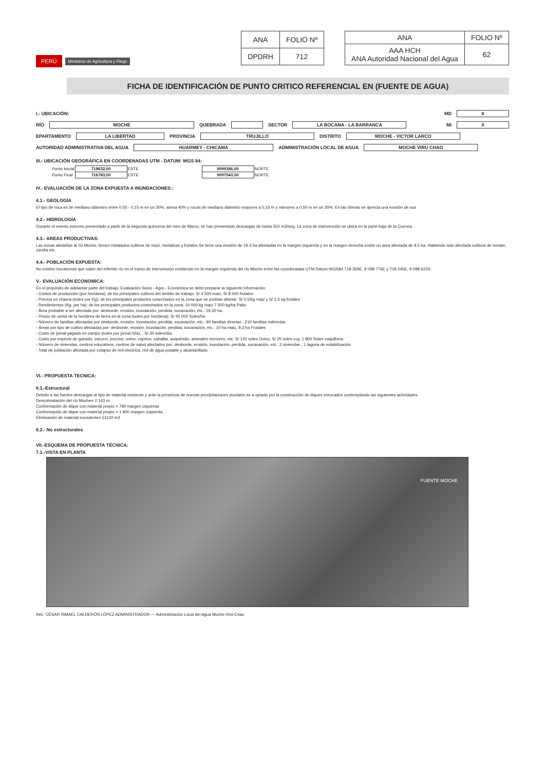| ANA | FOLIO Nº |
| DPDRH | 712 |
| ANA | FOLIO Nº |
| AAA HCH ANA Autoridad Nacional del Agua | 62 |
PERÚ Ministerio de Agricultura y Riego
FICHA DE IDENTIFICACIÓN DE PUNTO CRITICO REFERENCIAL EN (FUENTE DE AGUA)
I.- UBICACIÓN: MD X
RÍO MOCHE QUEBRADA SECTOR LA BOCANA - LA BARRANCA MI X
EPARTAMENTO LA LIBERTAD PROVINCIA TRUJILLO DISTRITO MOCHE - VICTOR LARCO
AUTORIDAD ADMINISTRATIVA DEL AGUA HUARMEY - CHICAMA ADMINISTRACIÓN LOCAL DE AGUA MOCHE VIRU CHAO
III.- UBICACIÓN GEOGRÁFICA EN COORDENADAS UTM - DATUM: WGS 84:
| Punto Inicial | 718632,00 | ESTE | | 9099186,00 | NORTE |
| Punto Final | 716783,00 | ESTE | | 9097543,00 | NORTE |
IV.- EVALUACIÓN DE LA ZONA EXPUESTA A INUNDACIONES::
4.1.- GEOLOGÍA
El tipo de roca es de mediano diámetro entre 0,05 - 0,15 m en un 30%, arena 40% y rocas de mediano diámetro mayores a 0,15 m y menores a 0,50 m en un 30%. En las riberas se aprecia una erosión de sus
4.2.- HIDROLOGÍA
Durante el evento extremo presentado a partir de la segunda quincena del mes de Marzo, se han presentado descargas de hasta 550 m3/seg. La zona de intervención se ubica en la parte baja de la Cuenca.
4.3.- AREAS PRODUCTIVAS:
Las zonas aledañas al río Moche, tienen instalados cultivos de maíz, hortalizas y frutales.Se tiene una erosión de 19.3 ha afectadas en la margen izquierda y en la margen derecha existe un area afectada de 9,5 ha. Habiendo sido afectada cultivos de tomate, zandia etc.
4.4.- POBLACIÓN EXPUESTA:
No existen bocatomas que salen del referido río en el tramo de intervención existiendo en la margen izquierda del río Moche entre las coordenadas UTM Datum WGS84 718 359E, 9 098 776E y 718 240E, 9 098 623S
V.- EVALUACIÓN ECONOMICA:
En el propósito de adelantar parte del trabajo; Evaluación Socio - Agro - Económica se debe preparar la siguiente información:
- Costos de producción (por hectárea); de los principales cultivos del ámbito de trabajo: S/ 4 500 maiz, S/ 8 500 frutales
- Precios en chacra (soles por Kg); de los principales productos cosechados en la zona que se podrian afectar: S/ 0,5/kg maiz y S/ 2,5 kg frutales
- Rendimientos (Kg. por ha); de los principales productos cosechados en la zona: 10 000 kg maiz 7 500 kg/ha Palto
- Área probable a ser afectada por: desborde, erosión, inundación, perdida, socavación, etc.: 19,30 ha.
- Precio de venta de la hectárea de tierra en la zona (soles por hectárea): S/ 45 000 Soles/ha
- Número de familias afectadas por desborde, erosión, inundación, perdida, socavación, etc.: 90 familias directas , 210 familias indirectas
- Áreas por tipo de cultivo afectadas por: desborde, erosión, inundación, perdida, socavación, etc.: 10 ha maiz, 9,3 ha Frutales
- Costo de jornal pagado en campo (soles por jornal /día). : S/ 30 soles/día.
- Costo por especie de ganado: vacuno, porcino, ovino, caprino, caballar, auquénido, animales menores, etc. S/ 120 soles Ovino, S/ 25 soles cuy, 1 800 Soles vaquillona
- Número de viviendas, centros educativos, centros de salud afectados por: desborde, erosión, inundación, perdida, socavación, etc.: 2 viviendas , 1 laguna de estabilización
- Total de población afectada por colapso de red electrica, red de agua potable y alcantarillado
VI.- PROPUESTA TECNICA:
6.1.-Estructural
Debdio a las fuertes descargas al tipo de material existente y ante la presencia de nuevas precipitaciones pluviales se a optado por la construcción de diques enrocados contemplando las siguientes actividades.
Descolmatación del río Moche= 2 143 m
Conformación de dique con material propio = 780 margen izquierda
Conformación de dique con material propio = 1 800 margen izquierda.
Eliminación de material excedente= 51120 m3
6.2.- No estructurales
VII.-ESQUEMA DE PROPUESTA TÉCNICA:
7.1.-VISTA EN PLANTA
PUENTE MOCHE
ING. CÉSAR ISMAEL CALDERÓN LÓPEZ ADMINISTRADOR — Administración Local del Agua Moche-Virú-Chao